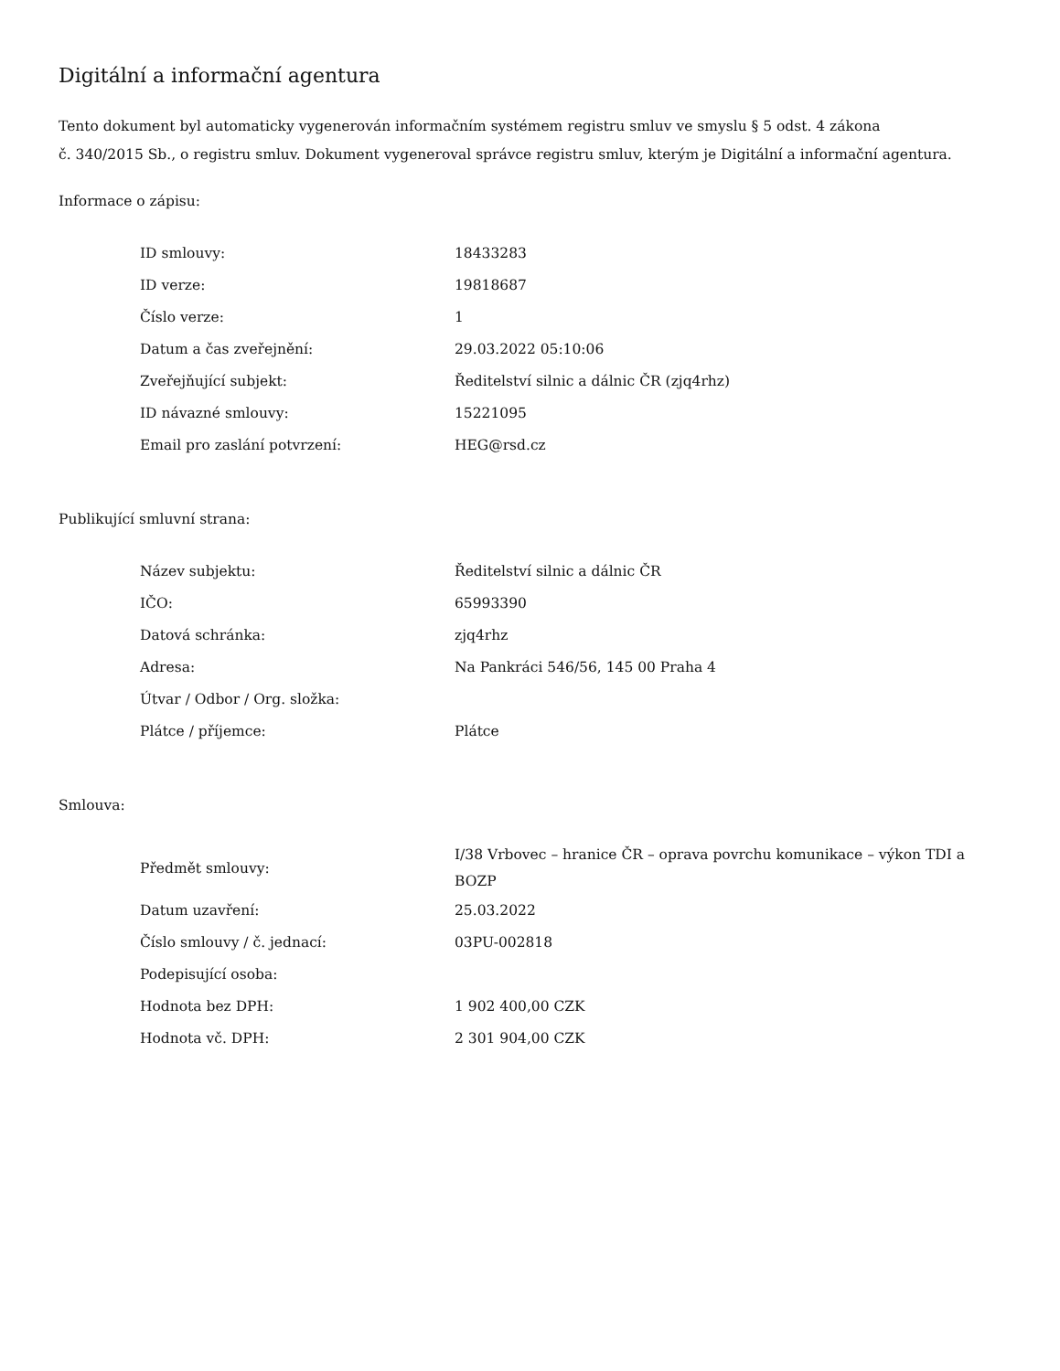Digitální a informační agentura
Tento dokument byl automaticky vygenerován informačním systémem registru smluv ve smyslu § 5 odst. 4 zákona
č. 340/2015 Sb., o registru smluv. Dokument vygeneroval správce registru smluv, kterým je Digitální a informační agentura.
Informace o zápisu:
| ID smlouvy: | 18433283 |
| ID verze: | 19818687 |
| Číslo verze: | 1 |
| Datum a čas zveřejnění: | 29.03.2022 05:10:06 |
| Zveřejňující subjekt: | Ředitelství silnic a dálnic ČR (zjq4rhz) |
| ID návazné smlouvy: | 15221095 |
| Email pro zaslání potvrzení: | HEG@rsd.cz |
Publikující smluvní strana:
| Název subjektu: | Ředitelství silnic a dálnic ČR |
| IČO: | 65993390 |
| Datová schránka: | zjq4rhz |
| Adresa: | Na Pankráci 546/56, 145 00 Praha 4 |
| Útvar / Odbor / Org. složka: | |
| Plátce / příjemce: | Plátce |
Smlouva:
| Předmět smlouvy: | I/38 Vrbovec – hranice ČR – oprava povrchu komunikace – výkon TDI a BOZP |
| Datum uzavření: | 25.03.2022 |
| Číslo smlouvy / č. jednací: | 03PU-002818 |
| Podepisující osoba: | |
| Hodnota bez DPH: | 1 902 400,00 CZK |
| Hodnota vč. DPH: | 2 301 904,00 CZK |